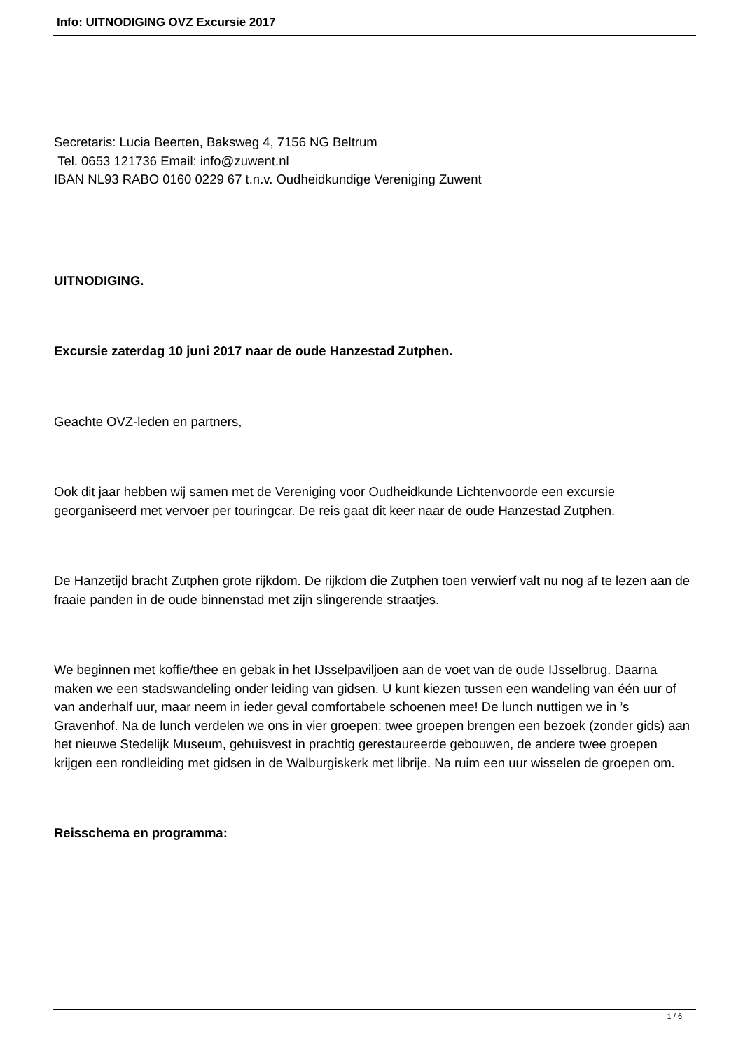Info: UITNODIGING OVZ Excursie 2017
Secretaris: Lucia Beerten, Baksweg 4, 7156 NG Beltrum
Tel. 0653 121736 Email: info@zuwent.nl
IBAN NL93 RABO 0160 0229 67 t.n.v. Oudheidkundige Vereniging Zuwent
UITNODIGING.
Excursie zaterdag 10 juni 2017 naar de oude Hanzestad Zutphen.
Geachte OVZ-leden en partners,
Ook dit jaar hebben wij samen met de Vereniging voor Oudheidkunde Lichtenvoorde een excursie georganiseerd met vervoer per touringcar. De reis gaat dit keer naar de oude Hanzestad Zutphen.
De Hanzetijd bracht Zutphen grote rijkdom. De rijkdom die Zutphen toen verwierf valt nu nog af te lezen aan de fraaie panden in de oude binnenstad met zijn slingerende straatjes.
We beginnen met koffie/thee en gebak in het IJsselpaviljoen aan de voet van de oude IJsselbrug. Daarna maken we een stadswandeling onder leiding van gidsen. U kunt kiezen tussen een wandeling van één uur of van anderhalf uur, maar neem in ieder geval comfortabele schoenen mee! De lunch nuttigen we in ’s Gravenhof. Na de lunch verdelen we ons in vier groepen: twee groepen brengen een bezoek (zonder gids) aan het nieuwe Stedelijk Museum, gehuisvest in prachtig gerestaureerde gebouwen, de andere twee groepen krijgen een rondleiding met gidsen in de Walburgiskerk met librije. Na ruim een uur wisselen de groepen om.
Reisschema en programma:
1 / 6